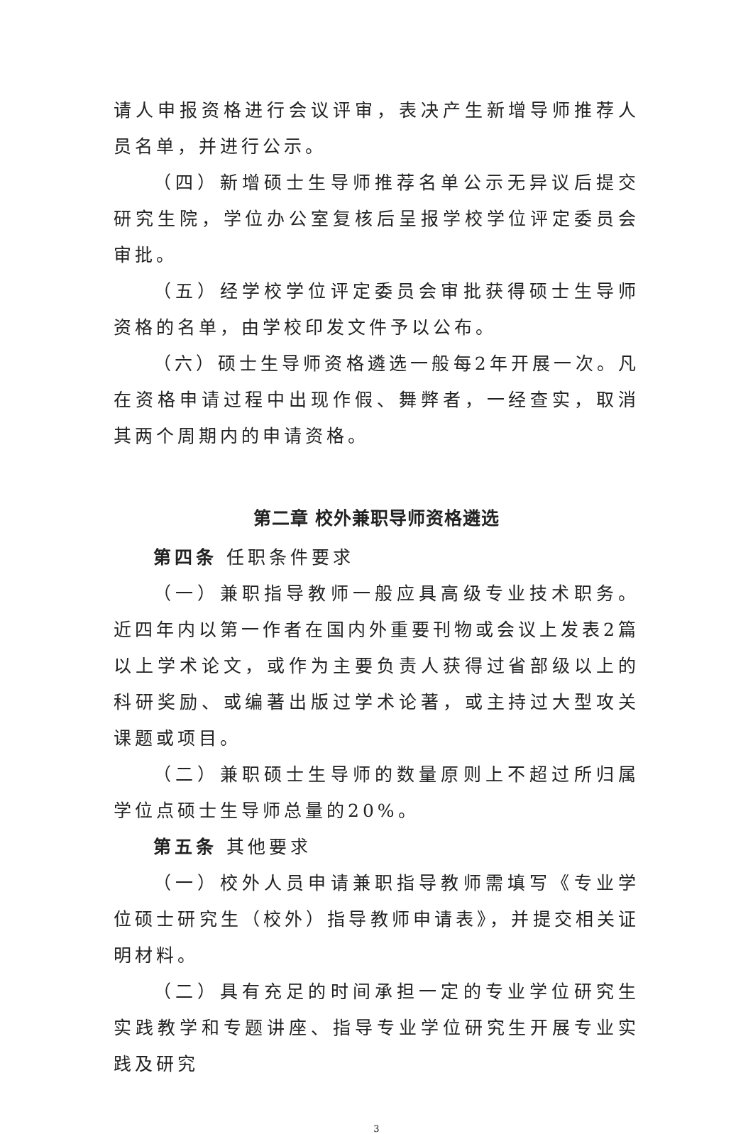请人申报资格进行会议评审，表决产生新增导师推荐人员名单，并进行公示。
（四）新增硕士生导师推荐名单公示无异议后提交研究生院，学位办公室复核后呈报学校学位评定委员会审批。
（五）经学校学位评定委员会审批获得硕士生导师资格的名单，由学校印发文件予以公布。
（六）硕士生导师资格遴选一般每2年开展一次。凡在资格申请过程中出现作假、舞弊者，一经查实，取消其两个周期内的申请资格。
第二章 校外兼职导师资格遴选
第四条 任职条件要求
（一）兼职指导教师一般应具高级专业技术职务。近四年内以第一作者在国内外重要刊物或会议上发表2篇以上学术论文，或作为主要负责人获得过省部级以上的科研奖励、或编著出版过学术论著，或主持过大型攻关课题或项目。
（二）兼职硕士生导师的数量原则上不超过所归属学位点硕士生导师总量的20%。
第五条 其他要求
（一）校外人员申请兼职指导教师需填写《专业学位硕士研究生（校外）指导教师申请表》，并提交相关证明材料。
（二）具有充足的时间承担一定的专业学位研究生实践教学和专题讲座、指导专业学位研究生开展专业实践及研究
3